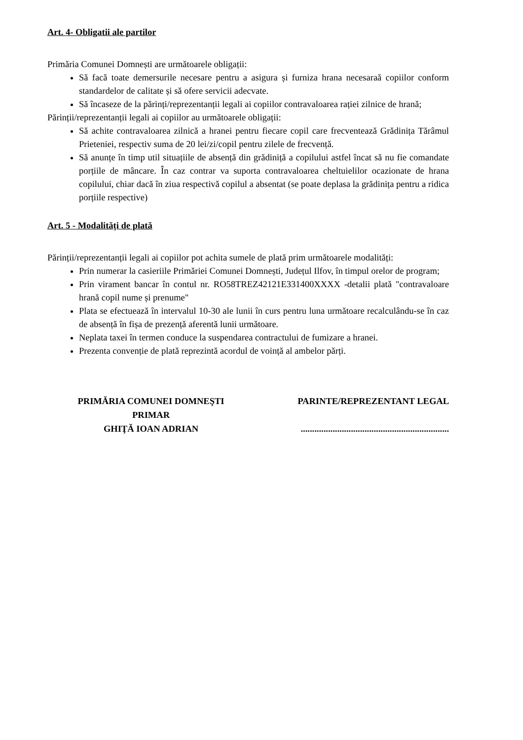Art. 4- Obligatii ale partilor
Primăria Comunei Domnești are următoarele obligații:
Să facă toate demersurile necesare pentru a asigura și furniza hrana necesaraă copiilor conform standardelor de calitate și să ofere servicii adecvate.
Să încaseze de la părinți/reprezentanții legali ai copiilor contravaloarea rației zilnice de hrană;
Părinții/reprezentanții legali ai copiilor au următoarele obligații:
Să achite contravaloarea zilnică a hranei pentru fiecare copil care frecventează Grădinița Tărâmul Prieteniei, respectiv suma de 20 lei/zi/copil pentru zilele de frecvență.
Să anunțe în timp util situațiile de absență din grădiniță a copilului astfel încat să nu fie comandate porțiile de mâncare. În caz contrar va suporta contravaloarea cheltuielilor ocazionate de hrana copilului, chiar dacă în ziua respectivă copilul a absentat (se poate deplasa la grădinița pentru a ridica porțiile respective)
Art. 5 - Modalități de plată
Părinții/reprezentanții legali ai copiilor pot achita sumele de plată prim următoarele modalități:
Prin numerar la casieriile Primăriei Comunei Domnești, Județul Ilfov, în timpul orelor de program;
Prin virament bancar în contul nr. RO58TREZ42121E331400XXXX -detalii plată "contravaloare hrană copil nume și prenume"
Plata se efectuează în intervalul 10-30 ale lunii în curs pentru luna următoare recalculându-se în caz de absență în fișa de prezență aferentă lunii următoare.
Neplata taxei în termen conduce la suspendarea contractului de fumizare a hranei.
Prezenta convenție de plată reprezintă acordul de voință al ambelor părți.
PRIMĂRIA COMUNEI DOMNEŞTI
PRIMAR
GHIŢĂ IOAN ADRIAN
PARINTE/REPREZENTANT LEGAL
.................................................................